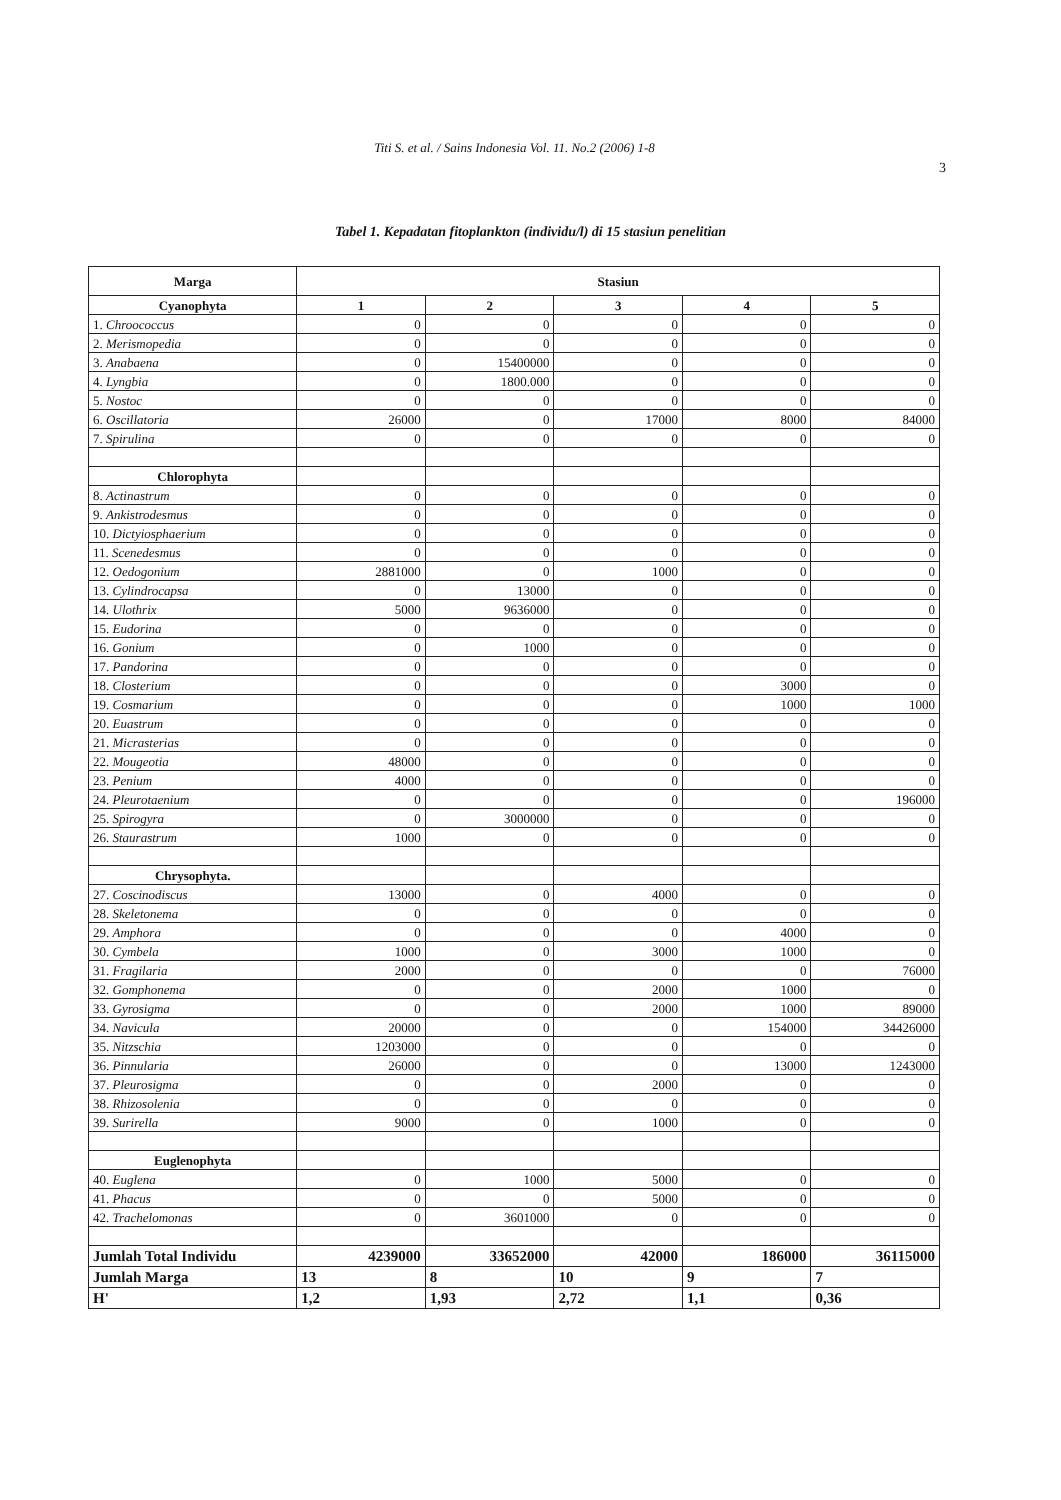Titi S. et al. / Sains Indonesia Vol. 11. No.2 (2006) 1-8
3
Tabel 1. Kepadatan fitoplankton (individu/l) di 15 stasiun penelitian
| Marga | Stasiun | | | | |
| --- | --- | --- | --- | --- | --- |
| Cyanophyta | 1 | 2 | 3 | 4 | 5 |
| 1. Chroococcus | 0 | 0 | 0 | 0 | 0 |
| 2. Merismopedia | 0 | 0 | 0 | 0 | 0 |
| 3. Anabaena | 0 | 15400000 | 0 | 0 | 0 |
| 4. Lyngbia | 0 | 1800.000 | 0 | 0 | 0 |
| 5. Nostoc | 0 | 0 | 0 | 0 | 0 |
| 6. Oscillatoria | 26000 | 0 | 17000 | 8000 | 84000 |
| 7. Spirulina | 0 | 0 | 0 | 0 | 0 |
| Chlorophyta | | | | | |
| 8. Actinastrum | 0 | 0 | 0 | 0 | 0 |
| 9. Ankistrodesmus | 0 | 0 | 0 | 0 | 0 |
| 10. Dictyiosphaerium | 0 | 0 | 0 | 0 | 0 |
| 11. Scenedesmus | 0 | 0 | 0 | 0 | 0 |
| 12. Oedogonium | 2881000 | 0 | 1000 | 0 | 0 |
| 13. Cylindrocapsa | 0 | 13000 | 0 | 0 | 0 |
| 14. Ulothrix | 5000 | 9636000 | 0 | 0 | 0 |
| 15. Eudorina | 0 | 0 | 0 | 0 | 0 |
| 16. Gonium | 0 | 1000 | 0 | 0 | 0 |
| 17. Pandorina | 0 | 0 | 0 | 0 | 0 |
| 18. Closterium | 0 | 0 | 0 | 3000 | 0 |
| 19. Cosmarium | 0 | 0 | 0 | 1000 | 1000 |
| 20. Euastrum | 0 | 0 | 0 | 0 | 0 |
| 21. Micrasterias | 0 | 0 | 0 | 0 | 0 |
| 22. Mougeotia | 48000 | 0 | 0 | 0 | 0 |
| 23. Penium | 4000 | 0 | 0 | 0 | 0 |
| 24. Pleurotaenium | 0 | 0 | 0 | 0 | 196000 |
| 25. Spirogyra | 0 | 3000000 | 0 | 0 | 0 |
| 26. Staurastrum | 1000 | 0 | 0 | 0 | 0 |
| Chrysophyta. | | | | | |
| 27. Coscinodiscus | 13000 | 0 | 4000 | 0 | 0 |
| 28. Skeletonema | 0 | 0 | 0 | 0 | 0 |
| 29. Amphora | 0 | 0 | 0 | 4000 | 0 |
| 30. Cymbela | 1000 | 0 | 3000 | 1000 | 0 |
| 31. Fragilaria | 2000 | 0 | 0 | 0 | 76000 |
| 32. Gomphonema | 0 | 0 | 2000 | 1000 | 0 |
| 33. Gyrosigma | 0 | 0 | 2000 | 1000 | 89000 |
| 34. Navicula | 20000 | 0 | 0 | 154000 | 34426000 |
| 35. Nitzschia | 1203000 | 0 | 0 | 0 | 0 |
| 36. Pinnularia | 26000 | 0 | 0 | 13000 | 1243000 |
| 37. Pleurosigma | 0 | 0 | 2000 | 0 | 0 |
| 38. Rhizosolenia | 0 | 0 | 0 | 0 | 0 |
| 39. Surirella | 9000 | 0 | 1000 | 0 | 0 |
| Euglenophyta | | | | | |
| 40. Euglena | 0 | 1000 | 5000 | 0 | 0 |
| 41. Phacus | 0 | 0 | 5000 | 0 | 0 |
| 42. Trachelomonas | 0 | 3601000 | 0 | 0 | 0 |
| Jumlah Total Individu | 4239000 | 33652000 | 42000 | 186000 | 36115000 |
| Jumlah Marga | 13 | 8 | 10 | 9 | 7 |
| H' | 1,2 | 1,93 | 2,72 | 1,1 | 0,36 |